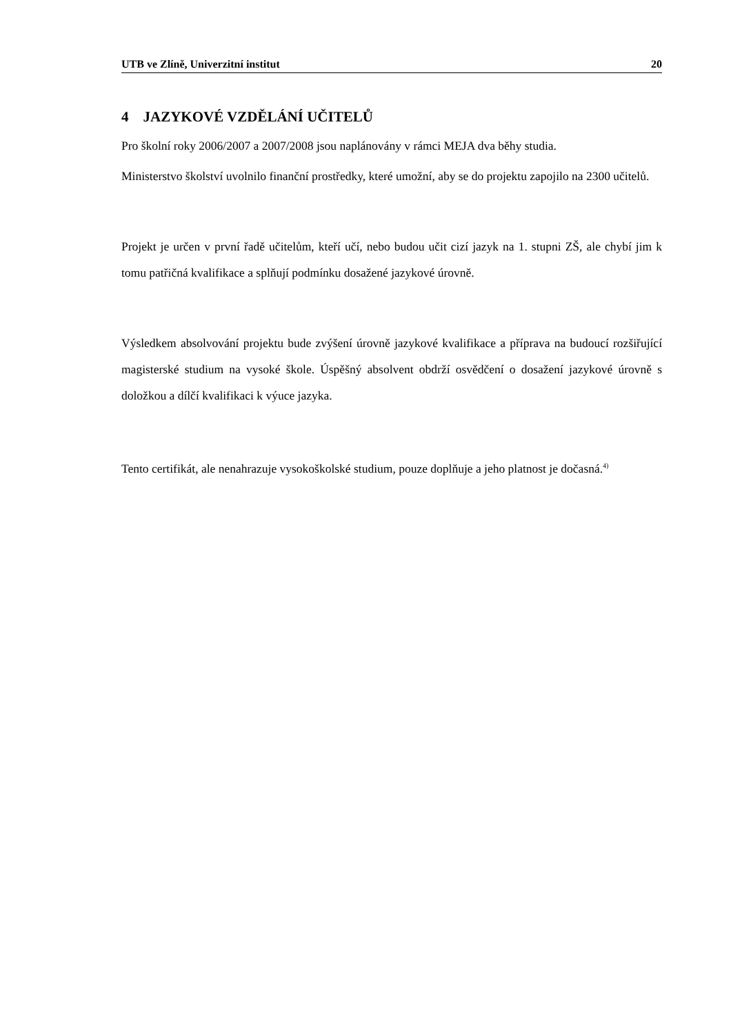UTB ve Zlíně, Univerzitní institut 20
4 JAZYKOVÉ VZDĚLÁNÍ UČITELŮ
Pro školní roky 2006/2007 a 2007/2008 jsou naplánovány v rámci MEJA dva běhy studia.
Ministerstvo školství uvolnilo finanční prostředky, které umožní, aby se do projektu zapojilo na 2300 učitelů.
Projekt je určen v první řadě učitelům, kteří učí, nebo budou učit cizí jazyk na 1. stupni ZŠ, ale chybí jim k tomu patřičná kvalifikace a splňují podmínku dosažené jazykové úrovně.
Výsledkem absolvování projektu bude zvýšení úrovně jazykové kvalifikace a příprava na budoucí rozšiřující magisterské studium na vysoké škole. Úspěšný absolvent obdrží osvědčení o dosažení jazykové úrovně s doložkou a dílčí kvalifikaci k výuce jazyka.
Tento certifikát, ale nenahrazuje vysokoškolské studium, pouze doplňuje a jeho platnost je dočasná.<sup>4)</sup>